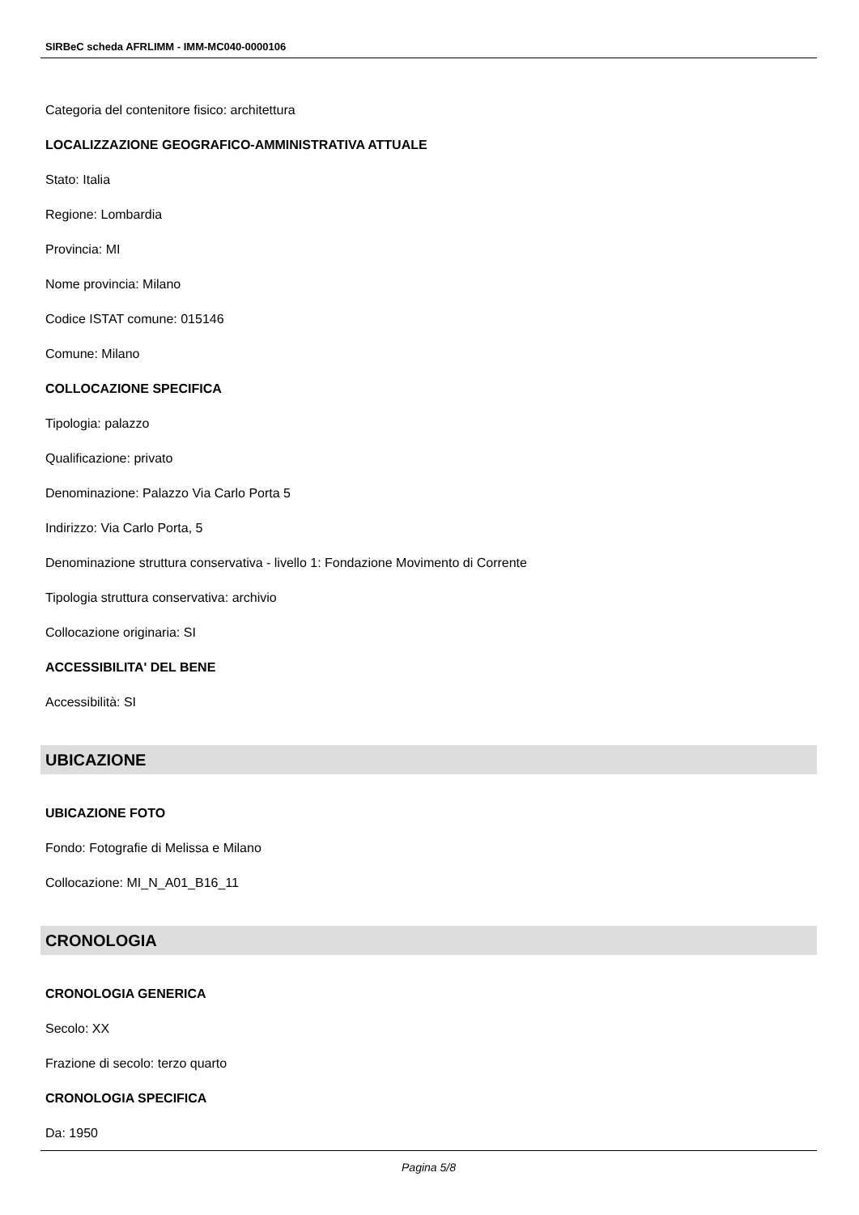SIRBeC scheda AFRLIMM - IMM-MC040-0000106
Categoria del contenitore fisico: architettura
LOCALIZZAZIONE GEOGRAFICO-AMMINISTRATIVA ATTUALE
Stato: Italia
Regione: Lombardia
Provincia: MI
Nome provincia: Milano
Codice ISTAT comune: 015146
Comune: Milano
COLLOCAZIONE SPECIFICA
Tipologia: palazzo
Qualificazione: privato
Denominazione: Palazzo Via Carlo Porta 5
Indirizzo: Via Carlo Porta, 5
Denominazione struttura conservativa - livello 1: Fondazione Movimento di Corrente
Tipologia struttura conservativa: archivio
Collocazione originaria: SI
ACCESSIBILITA' DEL BENE
Accessibilità: SI
UBICAZIONE
UBICAZIONE FOTO
Fondo: Fotografie di Melissa e Milano
Collocazione: MI_N_A01_B16_11
CRONOLOGIA
CRONOLOGIA GENERICA
Secolo: XX
Frazione di secolo: terzo quarto
CRONOLOGIA SPECIFICA
Da: 1950
Pagina 5/8